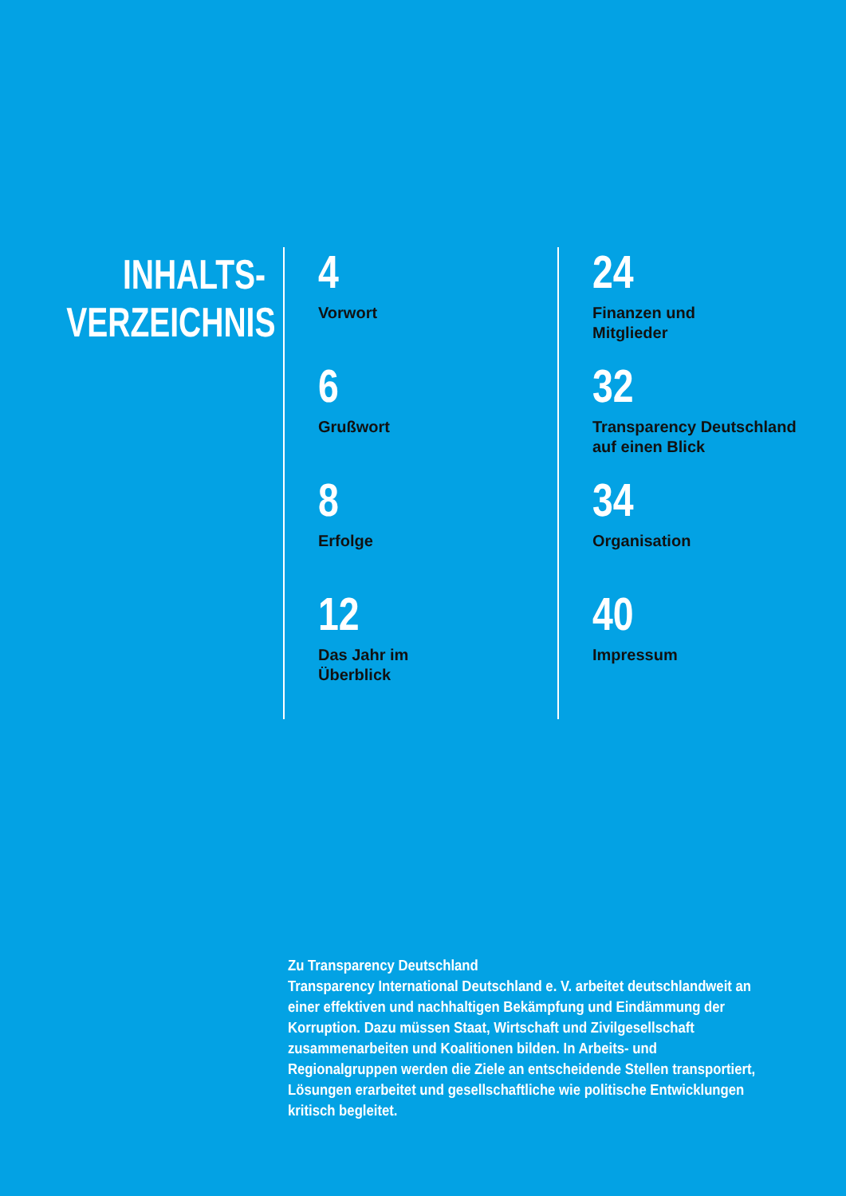INHALTS-
VERZEICHNIS
4
Vorwort
6
Grußwort
8
Erfolge
12
Das Jahr im
Überblick
24
Finanzen und
Mitglieder
32
Transparency Deutschland
auf einen Blick
34
Organisation
40
Impressum
Zu Transparency Deutschland
Transparency International Deutschland e. V. arbeitet deutschlandweit an einer effektiven und nachhaltigen Bekämpfung und Eindämmung der Korruption. Dazu müssen Staat, Wirtschaft und Zivilgesellschaft zusammen­arbeiten und Koalitionen bilden. In Arbeits- und Regionalgruppen werden die Ziele an entscheidende Stellen transportiert, Lösungen erarbeitet und gesellschaftliche wie politische Entwicklungen kritisch begleitet.